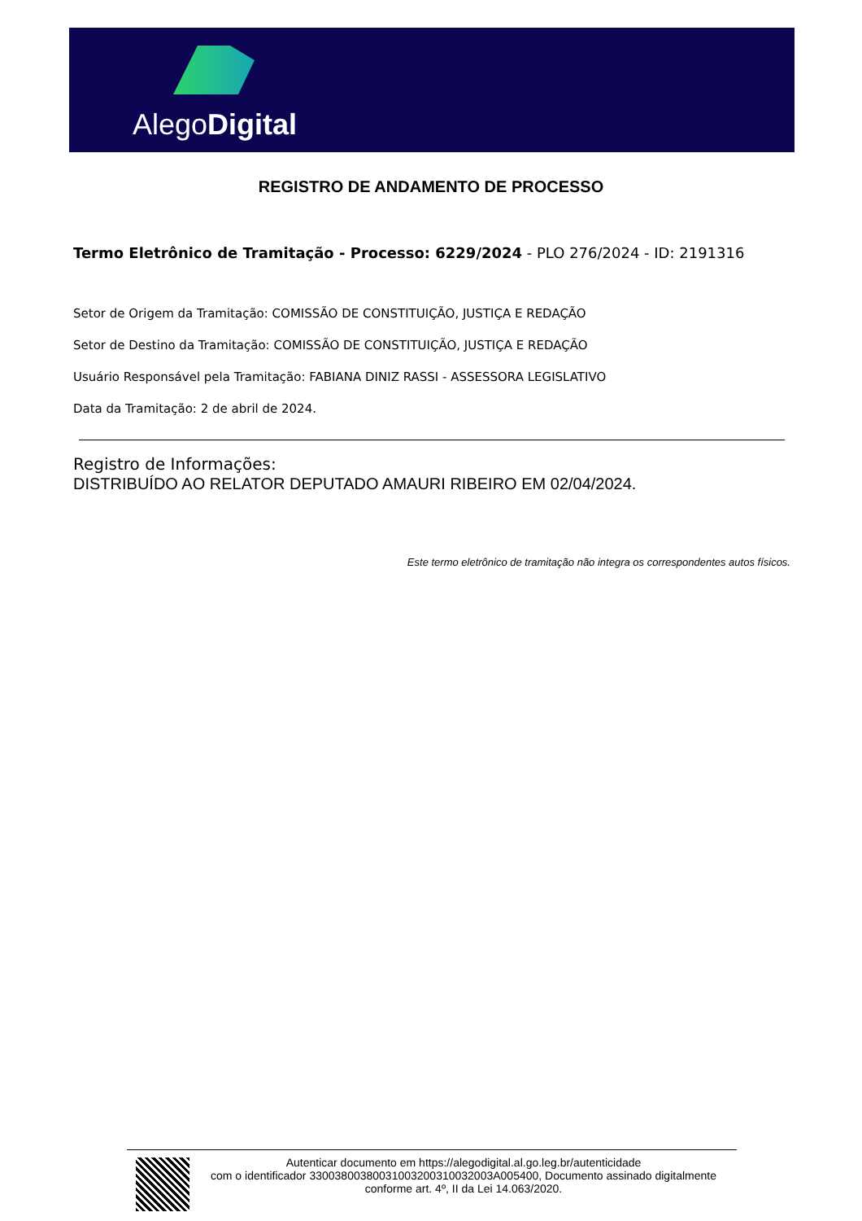AlegoDigital
REGISTRO DE ANDAMENTO DE PROCESSO
Termo Eletrônico de Tramitação - Processo: 6229/2024 - PLO 276/2024 - ID: 2191316
Setor de Origem da Tramitação: COMISSÃO DE CONSTITUIÇÃO, JUSTIÇA E REDAÇÃO
Setor de Destino da Tramitação: COMISSÃO DE CONSTITUIÇÃO, JUSTIÇA E REDAÇÃO
Usuário Responsável pela Tramitação: FABIANA DINIZ RASSI - ASSESSORA LEGISLATIVO
Data da Tramitação: 2 de abril de 2024.
Registro de Informações:
DISTRIBUÍDO AO RELATOR DEPUTADO AMAURI RIBEIRO EM 02/04/2024.
Este termo eletrônico de tramitação não integra os correspondentes autos físicos.
Autenticar documento em https://alegodigital.al.go.leg.br/autenticidade
com o identificador 3300380038003100320031003200​3A005400, Documento assinado digitalmente
conforme art. 4º, II da Lei 14.063/2020.